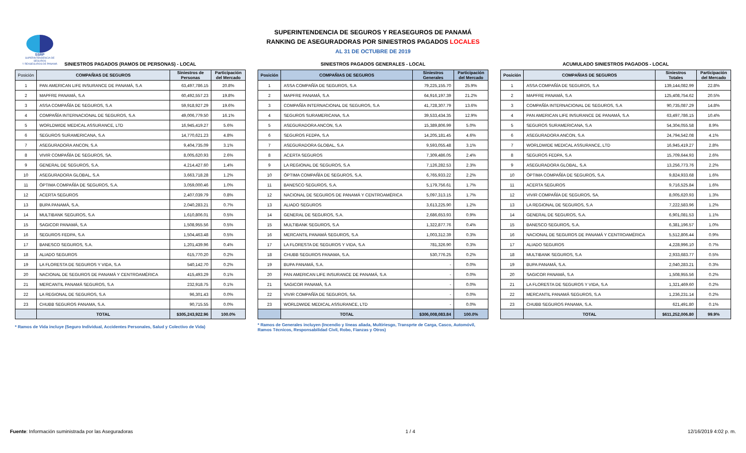SSRP
SUPERINTENDENCIA DE SEGUROS
Y REASEGUROS DE PANAMÁ
SUPERINTENDENCIA DE SEGUROS Y REASEGUROS DE PANAMÁ
RANKING DE ASEGURADORAS POR SINIESTROS PAGADOS LOCALES
AL 31 DE OCTUBRE DE 2019
SINIESTROS PAGADOS (RAMOS DE PERSONAS) - LOCAL
| Posición | COMPAÑIAS DE SEGUROS | Siniestros de Personas | Participación del Mercado |
| --- | --- | --- | --- |
| 1 | PAN AMERICAN LIFE INSURANCE DE PANAMÁ, S.A | 63,497,786.15 | 20.8% |
| 2 | MAPFRE PANAMÁ, S.A | 60,492,557.23 | 19.8% |
| 3 | ASSA COMPAÑÍA DE SEGUROS, S.A | 59,918,927.29 | 19.6% |
| 4 | COMPAÑÍA INTERNACIONAL DE SEGUROS, S.A | 49,006,779.50 | 16.1% |
| 5 | WORLDWIDE MEDICAL ASSURANCE, LTD | 16,945,419.27 | 5.6% |
| 6 | SEGUROS SURAMERICANA, S.A | 14,770,621.23 | 4.8% |
| 7 | ASEGURADORA ANCON, S.A | 9,404,735.09 | 3.1% |
| 8 | VIVIR COMPAÑÍA DE SEGUROS, SA. | 8,005,620.93 | 2.6% |
| 9 | GENERAL DE SEGUROS, S.A. | 4,214,427.60 | 1.4% |
| 10 | ASEGURADORA GLOBAL, S.A | 3,663,718.28 | 1.2% |
| 11 | ÓPTIMA COMPAÑÍA DE SEGUROS, S.A. | 3,059,000.46 | 1.0% |
| 12 | ACERTA SEGUROS | 2,407,039.79 | 0.8% |
| 13 | BUPA PANAMÁ, S.A. | 2,040,283.21 | 0.7% |
| 14 | MULTIBANK SEGUROS, S.A | 1,610,806.01 | 0.5% |
| 15 | SAGICOR PANAMÁ, S.A | 1,508,955.56 | 0.5% |
| 16 | SEGUROS FEDPA, S.A | 1,504,463.48 | 0.5% |
| 17 | BANESCO SEGUROS, S.A. | 1,201,439.96 | 0.4% |
| 18 | ALIADO SEGUROS | 615,770.20 | 0.2% |
| 19 | LA FLORESTA DE SEGUROS Y VIDA, S.A | 540,142.70 | 0.2% |
| 20 | NACIONAL DE SEGUROS DE PANAMÁ Y CENTROAMÉRICA | 415,493.29 | 0.1% |
| 21 | MERCANTIL PANAMÁ SEGUROS, S.A | 232,918.75 | 0.1% |
| 22 | LA REGIONAL DE SEGUROS, S.A | 96,301.43 | 0.0% |
| 23 | CHUBB SEGUROS PANAMA, S.A. | 90,715.55 | 0.0% |
| | TOTAL | $305,243,922.96 | 100.0% |
* Ramos de Vida incluye (Seguro Individual, Accidentes Personales, Salud y Colectivo de Vida)
SINIESTROS PAGADOS GENERALES - LOCAL
| Posición | COMPAÑIAS DE SEGUROS | Siniestros Generales | Participación del Mercado |
| --- | --- | --- | --- |
| 1 | ASSA COMPAÑÍA DE SEGUROS, S.A | 79,225,155.70 | 25.9% |
| 2 | MAPFRE PANAMÁ, S.A | 64,916,197.39 | 21.2% |
| 3 | COMPAÑÍA INTERNACIONAL DE SEGUROS, S.A | 41,728,307.79 | 13.6% |
| 4 | SEGUROS SURAMERICANA, S.A | 39,533,434.35 | 12.9% |
| 5 | ASEGURADORA ANCON, S.A | 15,389,806.99 | 5.0% |
| 6 | SEGUROS FEDPA, S.A | 14,205,181.45 | 4.6% |
| 7 | ASEGURADORA GLOBAL, S.A | 9,593,055.48 | 3.1% |
| 8 | ACERTA SEGUROS | 7,309,486.05 | 2.4% |
| 9 | LA REGIONAL DE SEGUROS, S.A | 7,126,282.53 | 2.3% |
| 10 | ÓPTIMA COMPAÑÍA DE SEGUROS, S.A. | 6,765,933.22 | 2.2% |
| 11 | BANESCO SEGUROS, S.A. | 5,179,756.61 | 1.7% |
| 12 | NACIONAL DE SEGUROS DE PANAMÁ Y CENTROAMÉRICA | 5,097,313.15 | 1.7% |
| 13 | ALIADO SEGUROS | 3,613,225.90 | 1.2% |
| 14 | GENERAL DE SEGUROS, S.A. | 2,686,653.93 | 0.9% |
| 15 | MULTIBANK SEGUROS, S.A | 1,322,877.76 | 0.4% |
| 16 | MERCANTIL PANAMÁ SEGUROS, S.A | 1,003,312.39 | 0.3% |
| 17 | LA FLORESTA DE SEGUROS Y VIDA, S.A | 781,326.90 | 0.3% |
| 18 | CHUBB SEGUROS PANAMA, S.A. | 530,776.25 | 0.2% |
| 19 | BUPA PANAMÁ, S.A. | - | 0.0% |
| 20 | PAN AMERICAN LIFE INSURANCE DE PANAMÁ, S.A | - | 0.0% |
| 21 | SAGICOR PANAMÁ, S.A | - | 0.0% |
| 22 | VIVIR COMPAÑÍA DE SEGUROS, SA. | - | 0.0% |
| 23 | WORLDWIDE MEDICAL ASSURANCE, LTD | - | 0.0% |
| | TOTAL | $306,008,083.84 | 100.0% |
* Ramos de Generales incluyen (Incendio y líneas aliada, Multiriesgo, Transprte de Carga, Casco, Automóvil, Ramos Técnicos, Responsabilidad Civil, Robo, Fianzas y Otros)
ACUMULADO SINIESTROS PAGADOS - LOCAL
| Posición | COMPAÑIAS DE SEGUROS | Siniestros Totales | Participación del Mercado |
| --- | --- | --- | --- |
| 1 | ASSA COMPAÑÍA DE SEGUROS, S.A | 139,144,082.99 | 22.8% |
| 2 | MAPFRE PANAMÁ, S.A | 125,408,754.62 | 20.5% |
| 3 | COMPAÑÍA INTERNACIONAL DE SEGUROS, S.A | 90,735,087.29 | 14.8% |
| 4 | PAN AMERICAN LIFE INSURANCE DE PANAMÁ, S.A | 63,497,786.15 | 10.4% |
| 5 | SEGUROS SURAMERICANA, S.A | 54,304,055.58 | 8.9% |
| 6 | ASEGURADORA ANCON, S.A | 24,794,542.08 | 4.1% |
| 7 | WORLDWIDE MEDICAL ASSURANCE, LTD | 16,945,419.27 | 2.8% |
| 8 | SEGUROS FEDPA, S.A | 15,709,644.93 | 2.6% |
| 9 | ASEGURADORA GLOBAL, S.A | 13,256,773.76 | 2.2% |
| 10 | ÓPTIMA COMPAÑÍA DE SEGUROS, S.A. | 9,824,933.68 | 1.6% |
| 11 | ACERTA SEGUROS | 9,716,525.84 | 1.6% |
| 12 | VIVIR COMPAÑÍA DE SEGUROS, SA. | 8,005,620.93 | 1.3% |
| 13 | LA REGIONAL DE SEGUROS, S.A | 7,222,583.96 | 1.2% |
| 14 | GENERAL DE SEGUROS, S.A. | 6,901,081.53 | 1.1% |
| 15 | BANESCO SEGUROS, S.A. | 6,381,196.57 | 1.0% |
| 16 | NACIONAL DE SEGUROS DE PANAMÁ Y CENTROAMÉRICA | 5,512,806.44 | 0.9% |
| 17 | ALIADO SEGUROS | 4,228,996.10 | 0.7% |
| 18 | MULTIBANK SEGUROS, S.A | 2,933,683.77 | 0.5% |
| 19 | BUPA PANAMÁ, S.A. | 2,040,283.21 | 0.3% |
| 20 | SAGICOR PANAMÁ, S.A | 1,508,955.56 | 0.2% |
| 21 | LA FLORESTA DE SEGUROS Y VIDA, S.A | 1,321,469.60 | 0.2% |
| 22 | MERCANTIL PANAMÁ SEGUROS, S.A | 1,236,231.14 | 0.2% |
| 23 | CHUBB SEGUROS PANAMA, S.A. | 621,491.80 | 0.1% |
| | TOTAL | $611,252,006.80 | 99.9% |
Fuente: Información suministrada por las Aseguradoras 1 / 4 12/16/2019 4:02 p. m.